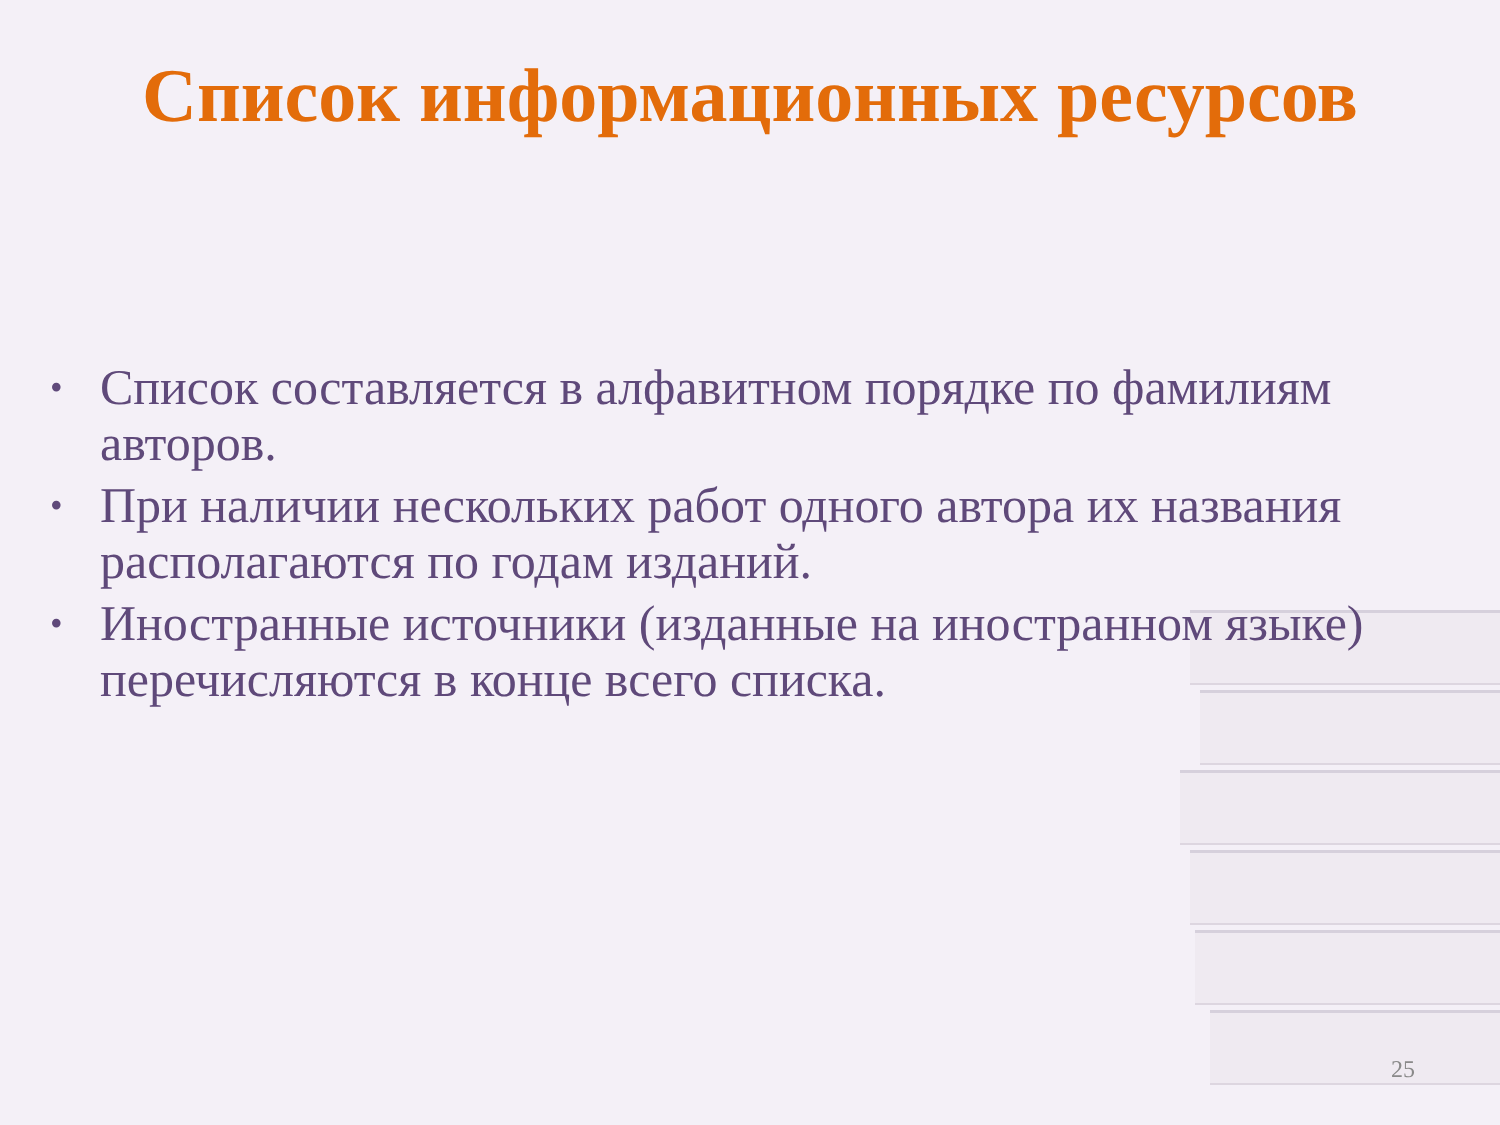Список информационных ресурсов
• Список составляется в алфавитном порядке по фамилиям авторов.
• При наличии нескольких работ одного автора их названия располагаются по годам изданий.
• Иностранные источники (изданные на иностранном языке) перечисляются в конце всего списка.
25